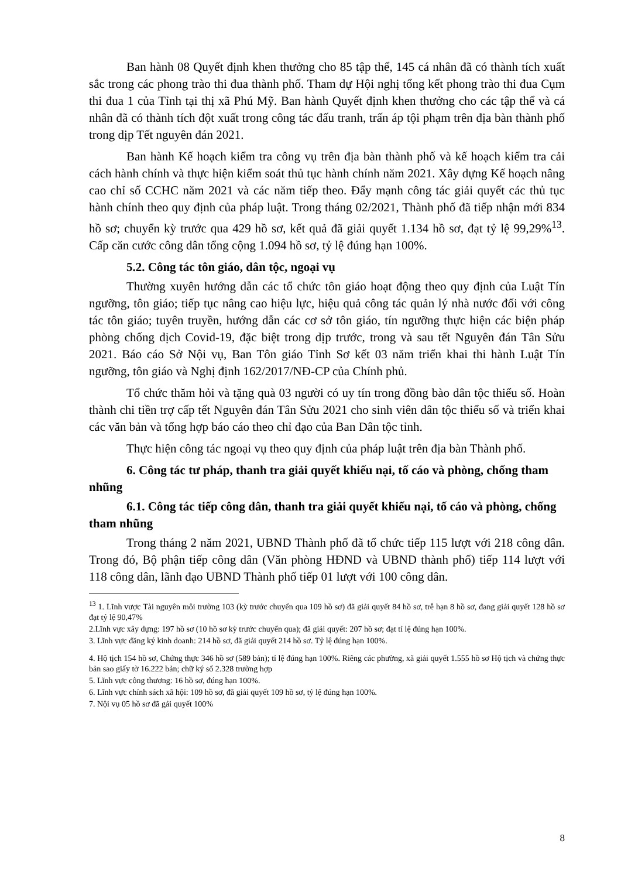Ban hành 08 Quyết định khen thưởng cho 85 tập thể, 145 cá nhân đã có thành tích xuất sắc trong các phong trào thi đua thành phố. Tham dự Hội nghị tổng kết phong trào thi đua Cụm thi đua 1 của Tỉnh tại thị xã Phú Mỹ. Ban hành Quyết định khen thưởng cho các tập thể và cá nhân đã có thành tích đột xuất trong công tác đấu tranh, trấn áp tội phạm trên địa bàn thành phố trong dịp Tết nguyên đán 2021.
Ban hành Kế hoạch kiểm tra công vụ trên địa bàn thành phố và kế hoạch kiểm tra cải cách hành chính và thực hiện kiểm soát thủ tục hành chính năm 2021. Xây dựng Kế hoạch nâng cao chỉ số CCHC năm 2021 và các năm tiếp theo. Đẩy mạnh công tác giải quyết các thủ tục hành chính theo quy định của pháp luật. Trong tháng 02/2021, Thành phố đã tiếp nhận mới 834 hồ sơ; chuyển kỳ trước qua 429 hồ sơ, kết quả đã giải quyết 1.134 hồ sơ, đạt tỷ lệ 99,29%<sup>13</sup>. Cấp căn cước công dân tổng cộng 1.094 hồ sơ, tỷ lệ đúng hạn 100%.
5.2. Công tác tôn giáo, dân tộc, ngoại vụ
Thường xuyên hướng dẫn các tổ chức tôn giáo hoạt động theo quy định của Luật Tín ngưỡng, tôn giáo; tiếp tục nâng cao hiệu lực, hiệu quả công tác quản lý nhà nước đối với công tác tôn giáo; tuyên truyền, hướng dẫn các cơ sở tôn giáo, tín ngưỡng thực hiện các biện pháp phòng chống dịch Covid-19, đặc biệt trong dịp trước, trong và sau tết Nguyên đán Tân Sửu 2021. Báo cáo Sở Nội vụ, Ban Tôn giáo Tỉnh Sơ kết 03 năm triển khai thi hành Luật Tín ngưỡng, tôn giáo và Nghị định 162/2017/NĐ-CP của Chính phủ.
Tổ chức thăm hỏi và tặng quà 03 người có uy tín trong đồng bào dân tộc thiểu số. Hoàn thành chi tiền trợ cấp tết Nguyên đán Tân Sửu 2021 cho sinh viên dân tộc thiểu số và triển khai các văn bản và tổng hợp báo cáo theo chỉ đạo của Ban Dân tộc tỉnh.
Thực hiện công tác ngoại vụ theo quy định của pháp luật trên địa bàn Thành phố.
6. Công tác tư pháp, thanh tra giải quyết khiếu nại, tố cáo và phòng, chống tham nhũng
6.1. Công tác tiếp công dân, thanh tra giải quyết khiếu nại, tố cáo và phòng, chống tham nhũng
Trong tháng 2 năm 2021, UBND Thành phố đã tổ chức tiếp 115 lượt với 218 công dân. Trong đó, Bộ phận tiếp công dân (Văn phòng HĐND và UBND thành phố) tiếp 114 lượt với 118 công dân, lãnh đạo UBND Thành phố tiếp 01 lượt với 100 công dân.
<sup>13</sup> 1. Lĩnh vược Tài nguyên môi trường 103 (kỳ trước chuyển qua 109 hồ sơ) đã giải quyết 84 hồ sơ, trễ hạn 8 hồ sơ, đang giải quyết 128 hồ sơ đạt tỷ lệ 90,47%
2.Lĩnh vực xây dựng: 197 hồ sơ (10 hồ sơ kỳ trước chuyển qua); đã giải quyết: 207 hồ sơ; đạt tỉ lệ đúng hạn 100%.
3. Lĩnh vực đăng ký kinh doanh: 214 hồ sơ, đã giải quyết 214 hồ sơ. Tỷ lệ đúng hạn 100%.
4. Hộ tịch 154 hồ sơ, Chứng thực 346 hồ sơ (589 bản); tỉ lệ đúng hạn 100%. Riêng các phường, xã giải quyết 1.555 hồ sơ Hộ tịch và chứng thực bản sao giấy tờ 16.222 bản; chữ ký số 2.328 trường hợp
5. Lĩnh vực công thương: 16 hồ sơ, đúng hạn 100%.
6. Lĩnh vực chính sách xã hội: 109 hồ sơ, đã giải quyết 109 hồ sơ, tỷ lệ đúng hạn 100%.
7. Nội vụ 05 hồ sơ đã gải quyết 100%
8